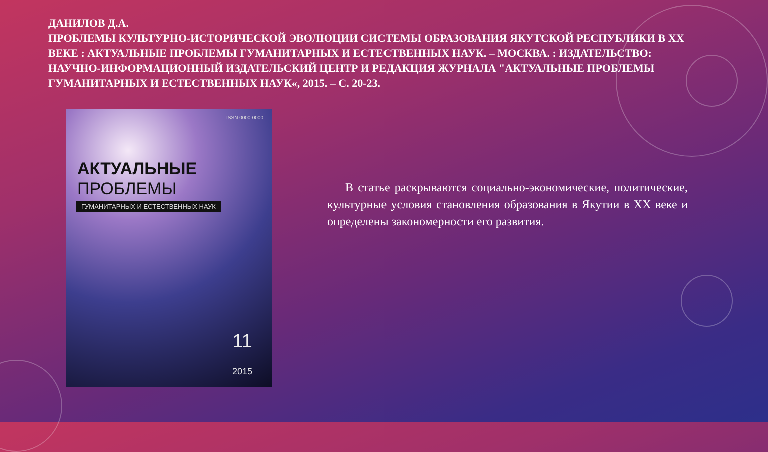ДАНИЛОВ Д.А.
ПРОБЛЕМЫ КУЛЬТУРНО-ИСТОРИЧЕСКОЙ ЭВОЛЮЦИИ СИСТЕМЫ ОБРАЗОВАНИЯ ЯКУТСКОЙ РЕСПУБЛИКИ В XX ВЕКЕ : АКТУАЛЬНЫЕ ПРОБЛЕМЫ ГУМАНИТАРНЫХ И ЕСТЕСТВЕННЫХ НАУК. – МОСКВА. : ИЗДАТЕЛЬСТВО: НАУЧНО-ИНФОРМАЦИОННЫЙ ИЗДАТЕЛЬСКИЙ ЦЕНТР И РЕДАКЦИЯ ЖУРНАЛА "АКТУАЛЬНЫЕ ПРОБЛЕМЫ ГУМАНИТАРНЫХ И ЕСТЕСТВЕННЫХ НАУК«, 2015. – С. 20-23.
ISSN 0000-0000
АКТУАЛЬНЫЕ
ПРОБЛЕМЫ
ГУМАНИТАРНЫХ И ЕСТЕСТВЕННЫХ НАУК
11
2015
В статье раскрываются социально-экономические, политические, культурные условия становления образования в Якутии в XX веке и определены закономерности его развития.